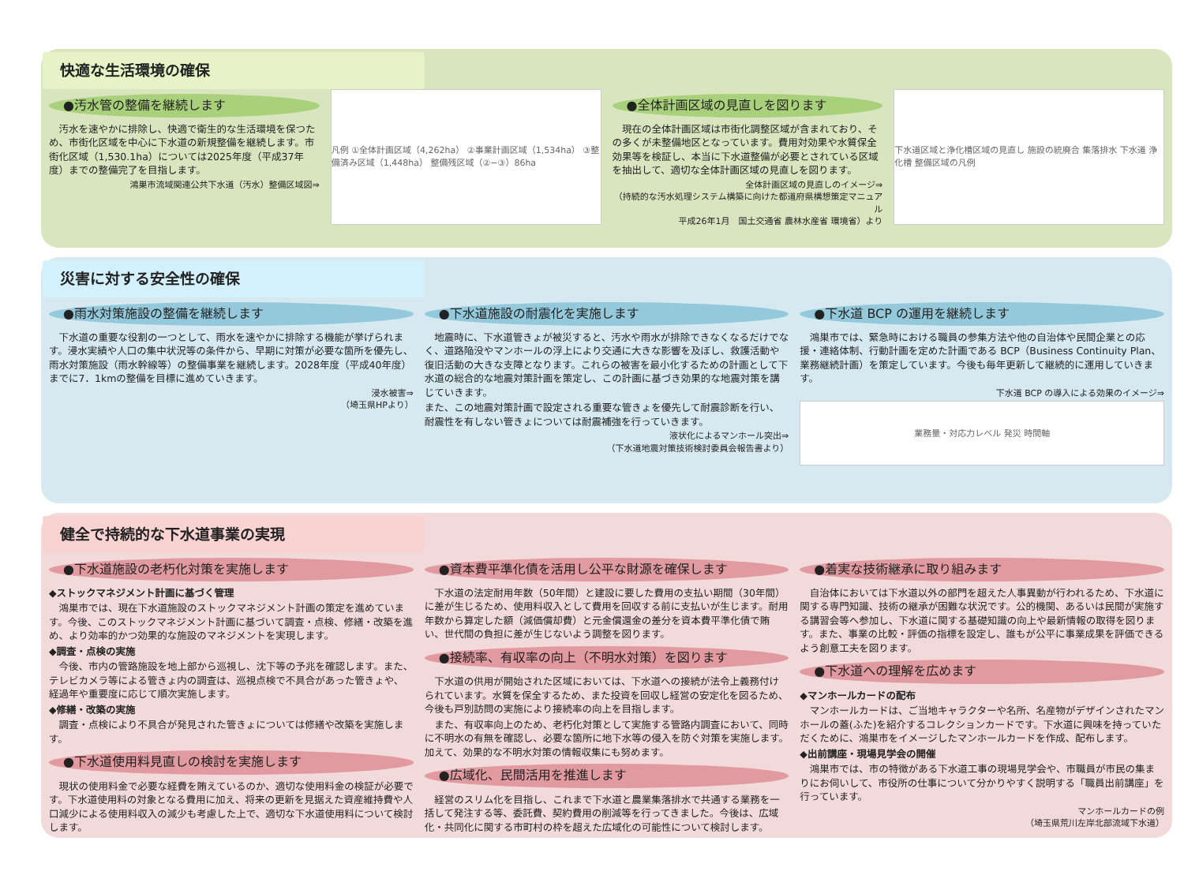快適な生活環境の確保
●汚水管の整備を継続します
　汚水を速やかに排除し、快適で衛生的な生活環境を保つため、市街化区域を中心に下水道の新規整備を継続します。市街化区域（1,530.1ha）については2025年度（平成37年度）までの整備完了を目指します。
鴻巣市流域関連公共下水道（汚水）整備区域図⇒
凡例 ①全体計画区域（4,262ha） ②事業計画区域（1,534ha） ③整備済み区域（1,448ha） 整備残区域（②−③）86ha
●全体計画区域の見直しを図ります
　現在の全体計画区域は市街化調整区域が含まれており、その多くが未整備地区となっています。費用対効果や水質保全効果等を検証し、本当に下水道整備が必要とされている区域を抽出して、適切な全体計画区域の見直しを図ります。
全体計画区域の見直しのイメージ⇒
（持続的な汚水処理システム構築に向けた都道府県構想策定マニュアル
平成26年1月　国土交通省 農林水産省 環境省）より
下水道区域と浄化槽区域の見直し 施設の統廃合 集落排水 下水道 浄化槽 整備区域の凡例
災害に対する安全性の確保
●雨水対策施設の整備を継続します
　下水道の重要な役割の一つとして、雨水を速やかに排除する機能が挙げられます。浸水実績や人口の集中状況等の条件から、早期に対策が必要な箇所を優先し、雨水対策施設（雨水幹線等）の整備事業を継続します。2028年度（平成40年度）までに7．1kmの整備を目標に進めていきます。
浸水被害⇒
（埼玉県HPより）
●下水道施設の耐震化を実施します
　地震時に、下水道管きょが被災すると、汚水や雨水が排除できなくなるだけでなく、道路陥没やマンホールの浮上により交通に大きな影響を及ぼし、救護活動や復旧活動の大きな支障となります。これらの被害を最小化するための計画として下水道の総合的な地震対策計画を策定し、この計画に基づき効果的な地震対策を講じていきます。
また、この地震対策計画で設定される重要な管きょを優先して耐震診断を行い、耐震性を有しない管きょについては耐震補強を行っていきます。
液状化によるマンホール突出⇒
（下水道地震対策技術検討委員会報告書より）
●下水道 BCP の運用を継続します
　鴻巣市では、緊急時における職員の参集方法や他の自治体や民間企業との応援・連絡体制、行動計画を定めた計画である BCP（Business Continuity Plan、業務継続計画）を策定しています。今後も毎年更新して継続的に運用していきます。
下水道 BCP の導入による効果のイメージ⇒
業務量・対応力レベル 発災 時間軸
健全で持続的な下水道事業の実現
●下水道施設の老朽化対策を実施します
◆ストックマネジメント計画に基づく管理
　鴻巣市では、現在下水道施設のストックマネジメント計画の策定を進めています。今後、このストックマネジメント計画に基づいて調査・点検、修繕・改築を進め、より効率的かつ効果的な施設のマネジメントを実現します。
◆調査・点検の実施
　今後、市内の管路施設を地上部から巡視し、沈下等の予兆を確認します。また、テレビカメラ等による管きょ内の調査は、巡視点検で不具合があった管きょや、経過年や重要度に応じて順次実施します。
◆修繕・改築の実施
　調査・点検により不具合が発見された管きょについては修繕や改築を実施します。
●下水道使用料見直しの検討を実施します
　現状の使用料金で必要な経費を賄えているのか、適切な使用料金の検証が必要です。下水道使用料の対象となる費用に加え、将来の更新を見据えた資産維持費や人口減少による使用料収入の減少も考慮した上で、適切な下水道使用料について検討します。
●資本費平準化債を活用し公平な財源を確保します
　下水道の法定耐用年数（50年間）と建設に要した費用の支払い期間（30年間）に差が生じるため、使用料収入として費用を回収する前に支払いが生じます。耐用年数から算定した額（減価償却費）と元金償還金の差分を資本費平準化債で賄い、世代間の負担に差が生じないよう調整を図ります。
●接続率、有収率の向上（不明水対策）を図ります
　下水道の供用が開始された区域においては、下水道への接続が法令上義務付けられています。水質を保全するため、また投資を回収し経営の安定化を図るため、今後も戸別訪問の実施により接続率の向上を目指します。
　また、有収率向上のため、老朽化対策として実施する管路内調査において、同時に不明水の有無を確認し、必要な箇所に地下水等の侵入を防ぐ対策を実施します。加えて、効果的な不明水対策の情報収集にも努めます。
●広域化、民間活用を推進します
　経営のスリム化を目指し、これまで下水道と農業集落排水で共通する業務を一括して発注する等、委託費、契約費用の削減等を行ってきました。今後は、広域化・共同化に関する市町村の枠を超えた広域化の可能性について検討します。
●着実な技術継承に取り組みます
　自治体においては下水道以外の部門を超えた人事異動が行われるため、下水道に関する専門知識、技術の継承が困難な状況です。公的機関、あるいは民間が実施する講習会等へ参加し、下水道に関する基礎知識の向上や最新情報の取得を図ります。また、事業の比較・評価の指標を設定し、誰もが公平に事業成果を評価できるよう創意工夫を図ります。
●下水道への理解を広めます
◆マンホールカードの配布
　マンホールカードは、ご当地キャラクターや名所、名産物がデザインされたマンホールの蓋(ふた)を紹介するコレクションカードです。下水道に興味を持っていただくために、鴻巣市をイメージしたマンホールカードを作成、配布します。
◆出前講座・現場見学会の開催
　鴻巣市では、市の特徴がある下水道工事の現場見学会や、市職員が市民の集まりにお伺いして、市役所の仕事について分かりやすく説明する「職員出前講座」を行っています。
マンホールカードの例
（埼玉県荒川左岸北部流域下水道）